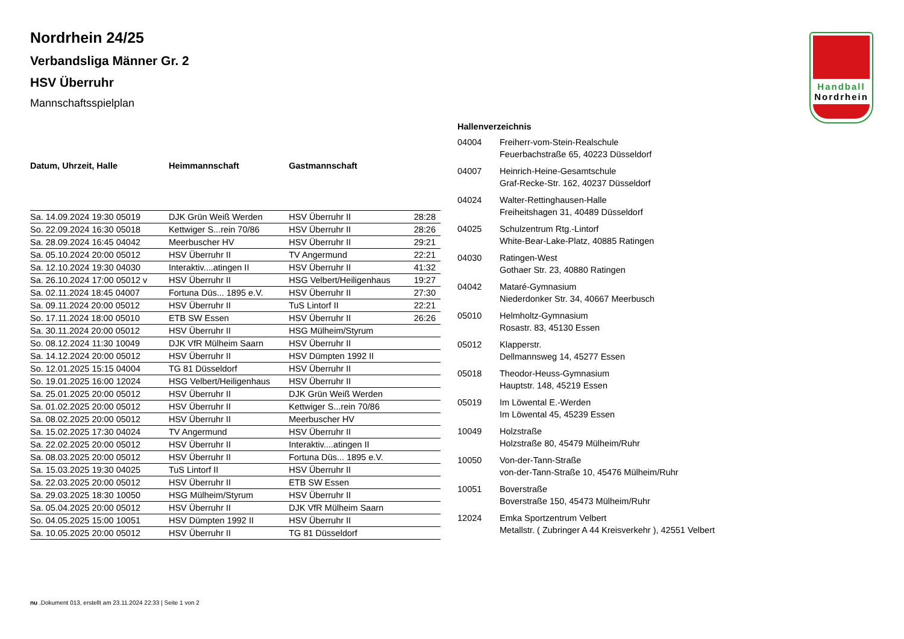Handball
Nordrhein
Nordrhein 24/25
Verbandsliga Männer Gr. 2
HSV Überruhr
Mannschaftsspielplan
| Datum, Uhrzeit, Halle | Heimmannschaft | Gastmannschaft | |
| --- | --- | --- | --- |
| Sa. 14.09.2024 19:30 05019 | DJK Grün Weiß Werden | HSV Überruhr II | 28:28 |
| So. 22.09.2024 16:30 05018 | Kettwiger S...rein 70/86 | HSV Überruhr II | 28:26 |
| Sa. 28.09.2024 16:45 04042 | Meerbuscher HV | HSV Überruhr II | 29:21 |
| Sa. 05.10.2024 20:00 05012 | HSV Überruhr II | TV Angermund | 22:21 |
| Sa. 12.10.2024 19:30 04030 | Interaktiv....atingen II | HSV Überruhr II | 41:32 |
| Sa. 26.10.2024 17:00 05012 v | HSV Überruhr II | HSG Velbert/Heiligenhaus | 19:27 |
| Sa. 02.11.2024 18:45 04007 | Fortuna Düs... 1895 e.V. | HSV Überruhr II | 27:30 |
| Sa. 09.11.2024 20:00 05012 | HSV Überruhr II | TuS Lintorf II | 22:21 |
| So. 17.11.2024 18:00 05010 | ETB SW Essen | HSV Überruhr II | 26:26 |
| Sa. 30.11.2024 20:00 05012 | HSV Überruhr II | HSG Mülheim/Styrum | |
| So. 08.12.2024 11:30 10049 | DJK VfR Mülheim Saarn | HSV Überruhr II | |
| Sa. 14.12.2024 20:00 05012 | HSV Überruhr II | HSV Dümpten 1992 II | |
| So. 12.01.2025 15:15 04004 | TG 81 Düsseldorf | HSV Überruhr II | |
| So. 19.01.2025 16:00 12024 | HSG Velbert/Heiligenhaus | HSV Überruhr II | |
| Sa. 25.01.2025 20:00 05012 | HSV Überruhr II | DJK Grün Weiß Werden | |
| Sa. 01.02.2025 20:00 05012 | HSV Überruhr II | Kettwiger S...rein 70/86 | |
| Sa. 08.02.2025 20:00 05012 | HSV Überruhr II | Meerbuscher HV | |
| Sa. 15.02.2025 17:30 04024 | TV Angermund | HSV Überruhr II | |
| Sa. 22.02.2025 20:00 05012 | HSV Überruhr II | Interaktiv....atingen II | |
| Sa. 08.03.2025 20:00 05012 | HSV Überruhr II | Fortuna Düs... 1895 e.V. | |
| Sa. 15.03.2025 19:30 04025 | TuS Lintorf II | HSV Überruhr II | |
| Sa. 22.03.2025 20:00 05012 | HSV Überruhr II | ETB SW Essen | |
| Sa. 29.03.2025 18:30 10050 | HSG Mülheim/Styrum | HSV Überruhr II | |
| Sa. 05.04.2025 20:00 05012 | HSV Überruhr II | DJK VfR Mülheim Saarn | |
| So. 04.05.2025 15:00 10051 | HSV Dümpten 1992 II | HSV Überruhr II | |
| Sa. 10.05.2025 20:00 05012 | HSV Überruhr II | TG 81 Düsseldorf | |
| Hallenverzeichnis | |
| --- | --- |
| 04004 | Freiherr-vom-Stein-Realschule Feuerbachstraße 65, 40223 Düsseldorf |
| 04007 | Heinrich-Heine-Gesamtschule Graf-Recke-Str. 162, 40237 Düsseldorf |
| 04024 | Walter-Rettinghausen-Halle Freiheitshagen 31, 40489 Düsseldorf |
| 04025 | Schulzentrum Rtg.-Lintorf White-Bear-Lake-Platz, 40885 Ratingen |
| 04030 | Ratingen-West Gothaer Str. 23, 40880 Ratingen |
| 04042 | Mataré-Gymnasium Niederdonker Str. 34, 40667 Meerbusch |
| 05010 | Helmholtz-Gymnasium Rosastr. 83, 45130 Essen |
| 05012 | Klapperstr. Dellmannsweg 14, 45277 Essen |
| 05018 | Theodor-Heuss-Gymnasium Hauptstr. 148, 45219 Essen |
| 05019 | Im Löwental E.-Werden Im Löwental 45, 45239 Essen |
| 10049 | Holzstraße Holzstraße 80, 45479 Mülheim/Ruhr |
| 10050 | Von-der-Tann-Straße von-der-Tann-Straße 10, 45476 Mülheim/Ruhr |
| 10051 | Boverstraße Boverstraße 150, 45473 Mülheim/Ruhr |
| 12024 | Emka Sportzentrum Velbert Metallstr. ( Zubringer A 44 Kreisverkehr ), 42551 Velbert |
nu .Dokument 013, erstellt am 23.11.2024 22:33 | Seite 1 von 2